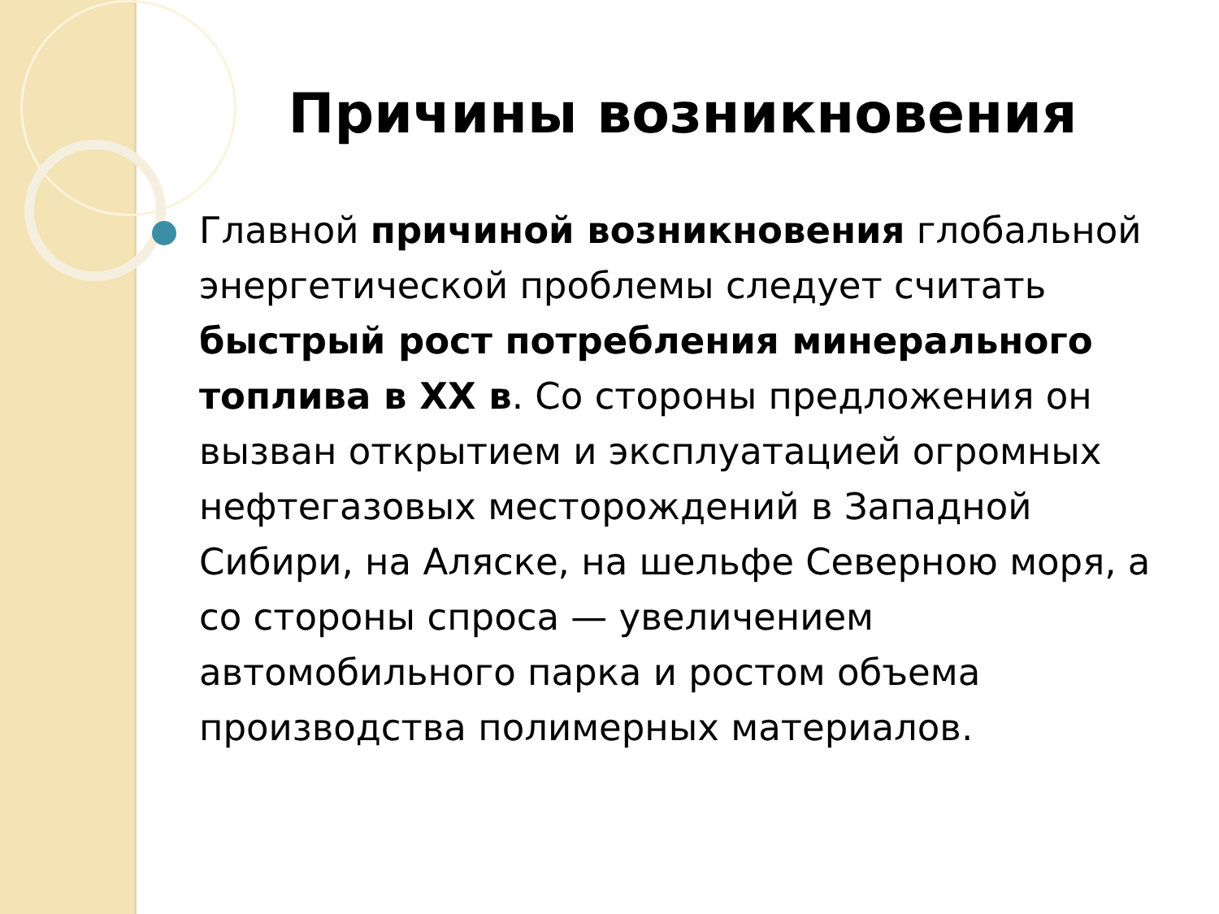Причины возникновения
Главной причиной возникновения глобальной энергетической проблемы следует считать быстрый рост потребления минерального топлива в XX в. Со стороны предложения он вызван открытием и эксплуатацией огромных нефтегазовых месторождений в Западной Сибири, на Аляске, на шельфе Северною моря, а со стороны спроса — увеличением автомобильного парка и ростом объема производства полимерных материалов.